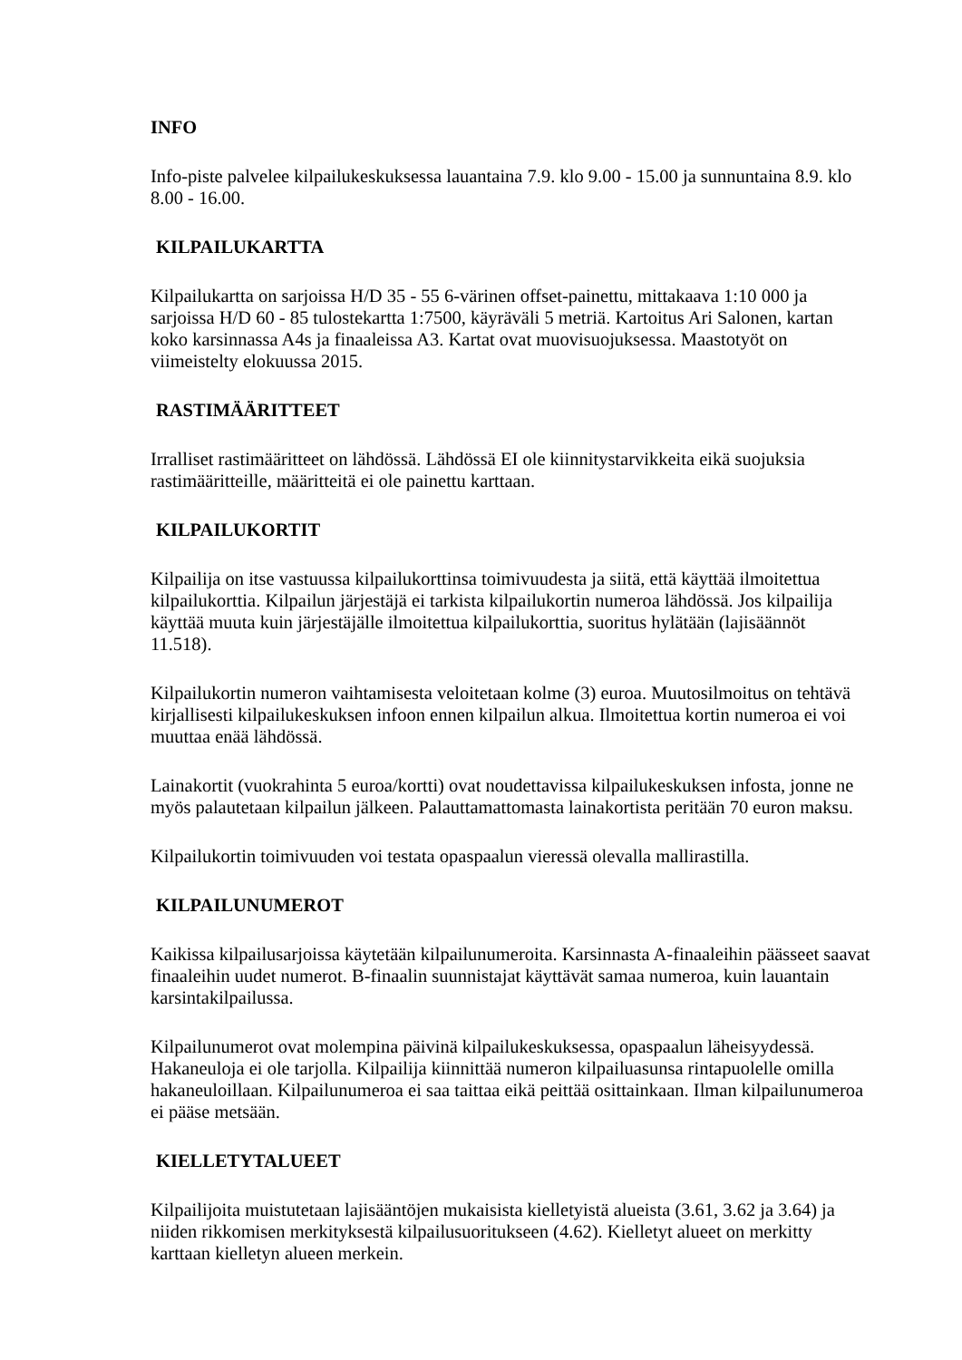INFO
Info-piste palvelee kilpailukeskuksessa lauantaina 7.9. klo 9.00 - 15.00 ja sunnuntaina 8.9. klo 8.00 - 16.00.
KILPAILUKARTTA
Kilpailukartta on sarjoissa H/D 35 - 55 6-värinen offset-painettu, mittakaava 1:10 000 ja sarjoissa H/D 60 - 85 tulostekartta 1:7500, käyräväli 5 metriä. Kartoitus Ari Salonen, kartan koko karsinnassa A4s ja finaaleissa A3. Kartat ovat muovisuojuksessa. Maastotyöt on viimeistelty elokuussa 2015.
RASTIMÄÄRITTEET
Irralliset rastimääritteet on lähdössä. Lähdössä EI ole kiinnitystarvikkeita eikä suojuksia rastimääritteille, määritteitä ei ole painettu karttaan.
KILPAILUKORTIT
Kilpailija on itse vastuussa kilpailukorttinsa toimivuudesta ja siitä, että käyttää ilmoitettua kilpailukorttia. Kilpailun järjestäjä ei tarkista kilpailukortin numeroa lähdössä. Jos kilpailija käyttää muuta kuin järjestäjälle ilmoitettua kilpailukorttia, suoritus hylätään (lajisäännöt 11.518).
Kilpailukortin numeron vaihtamisesta veloitetaan kolme (3) euroa. Muutosilmoitus on tehtävä kirjallisesti kilpailukeskuksen infoon ennen kilpailun alkua. Ilmoitettua kortin numeroa ei voi muuttaa enää lähdössä.
Lainakortit (vuokrahinta 5 euroa/kortti) ovat noudettavissa kilpailukeskuksen infosta, jonne ne myös palautetaan kilpailun jälkeen. Palauttamattomasta lainakortista peritään 70 euron maksu.
Kilpailukortin toimivuuden voi testata opaspaalun vieressä olevalla mallirastilla.
KILPAILUNUMEROT
Kaikissa kilpailusarjoissa käytetään kilpailunumeroita. Karsinnasta A-finaaleihin päässeet saavat finaaleihin uudet numerot. B-finaalin suunnistajat käyttävät samaa numeroa, kuin lauantain karsintakilpailussa.
Kilpailunumerot ovat molempina päivinä kilpailukeskuksessa, opaspaalun läheisyydessä. Hakaneuloja ei ole tarjolla. Kilpailija kiinnittää numeron kilpailuasunsa rintapuolelle omilla hakaneuloillaan. Kilpailunumeroa ei saa taittaa eikä peittää osittainkaan. Ilman kilpailunumeroa ei pääse metsään.
KIELLETYTALUEET
Kilpailijoita muistutetaan lajisääntöjen mukaisista kielletyistä alueista (3.61, 3.62 ja 3.64) ja niiden rikkomisen merkityksestä kilpailusuoritukseen (4.62). Kielletyt alueet on merkitty karttaan kielletyn alueen merkein.